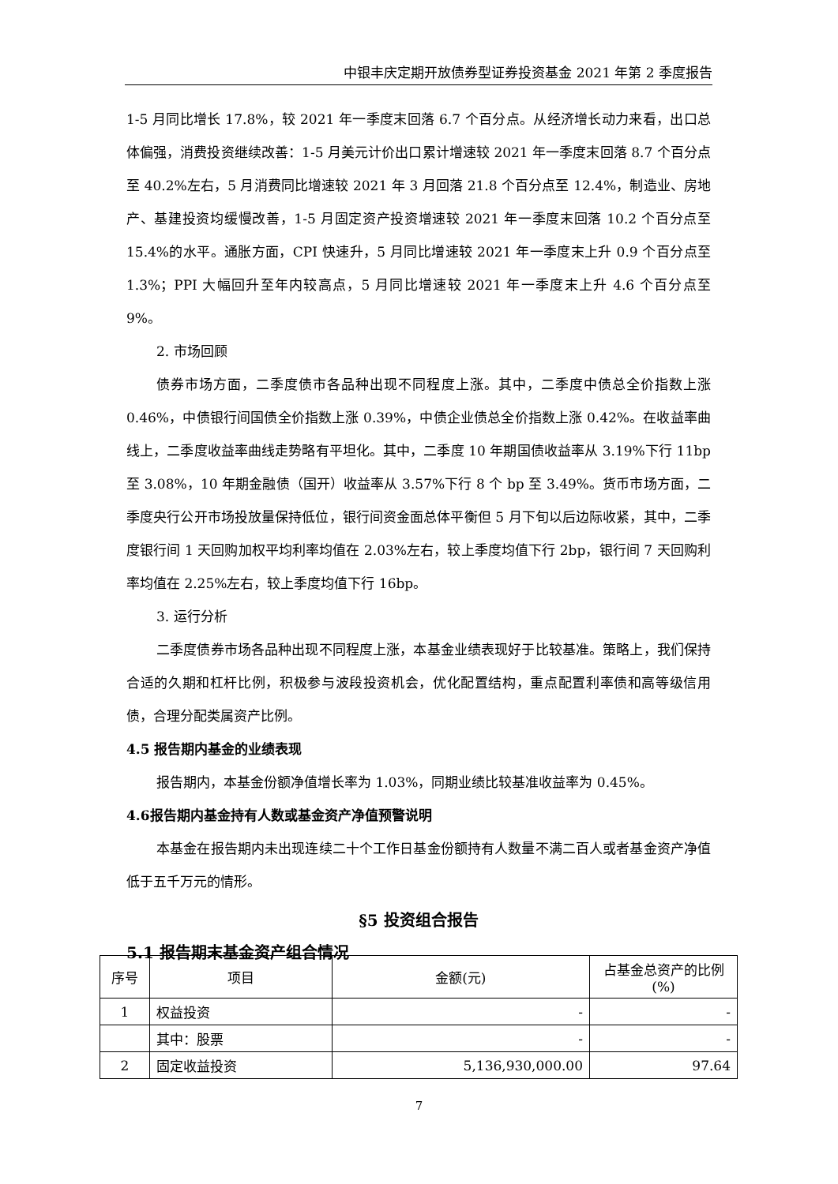中银丰庆定期开放债券型证券投资基金 2021 年第 2 季度报告
1-5 月同比增长 17.8%，较 2021 年一季度末回落 6.7 个百分点。从经济增长动力来看，出口总体偏强，消费投资继续改善：1-5 月美元计价出口累计增速较 2021 年一季度末回落 8.7 个百分点至 40.2%左右，5 月消费同比增速较 2021 年 3 月回落 21.8 个百分点至 12.4%，制造业、房地产、基建投资均缓慢改善，1-5 月固定资产投资增速较 2021 年一季度末回落 10.2 个百分点至 15.4%的水平。通胀方面，CPI 快速升，5 月同比增速较 2021 年一季度末上升 0.9 个百分点至 1.3%；PPI 大幅回升至年内较高点，5 月同比增速较 2021 年一季度末上升 4.6 个百分点至 9%。
2. 市场回顾
债券市场方面，二季度债市各品种出现不同程度上涨。其中，二季度中债总全价指数上涨 0.46%，中债银行间国债全价指数上涨 0.39%，中债企业债总全价指数上涨 0.42%。在收益率曲线上，二季度收益率曲线走势略有平坦化。其中，二季度 10 年期国债收益率从 3.19%下行 11bp 至 3.08%，10 年期金融债（国开）收益率从 3.57%下行 8 个 bp 至 3.49%。货币市场方面，二季度央行公开市场投放量保持低位，银行间资金面总体平衡但 5 月下旬以后边际收紧，其中，二季度银行间 1 天回购加权平均利率均值在 2.03%左右，较上季度均值下行 2bp，银行间 7 天回购利率均值在 2.25%左右，较上季度均值下行 16bp。
3. 运行分析
二季度债券市场各品种出现不同程度上涨，本基金业绩表现好于比较基准。策略上，我们保持合适的久期和杠杆比例，积极参与波段投资机会，优化配置结构，重点配置利率债和高等级信用债，合理分配类属资产比例。
4.5 报告期内基金的业绩表现
报告期内，本基金份额净值增长率为 1.03%，同期业绩比较基准收益率为 0.45%。
4.6报告期内基金持有人数或基金资产净值预警说明
本基金在报告期内未出现连续二十个工作日基金份额持有人数量不满二百人或者基金资产净值低于五千万元的情形。
§5 投资组合报告
5.1 报告期末基金资产组合情况
| 序号 | 项目 | 金额(元) | 占基金总资产的比例(%) |
| --- | --- | --- | --- |
| 1 | 权益投资 | - | - |
| | 其中：股票 | - | - |
| 2 | 固定收益投资 | 5,136,930,000.00 | 97.64 |
7